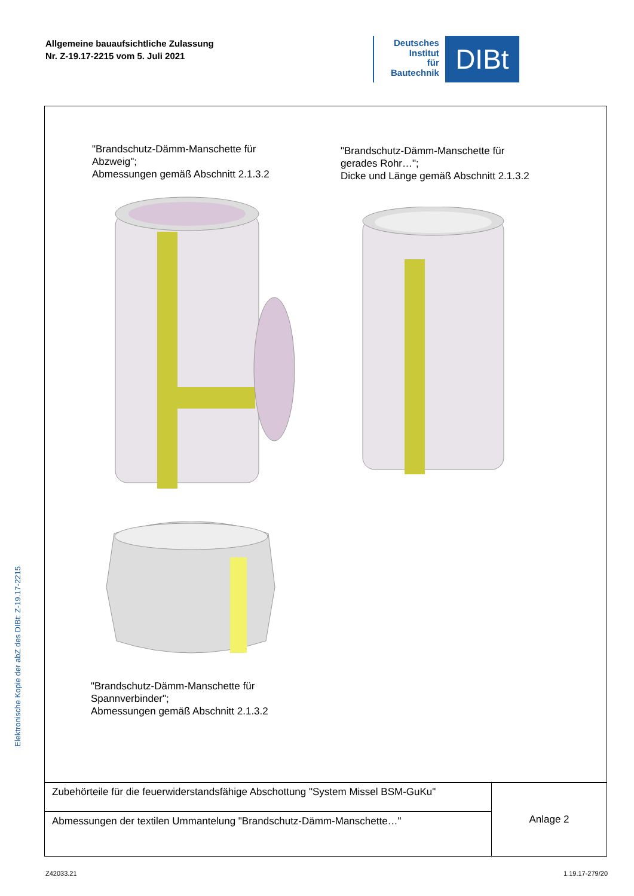Allgemeine bauaufsichtliche Zulassung
Nr. Z-19.17-2215 vom 5. Juli 2021
Deutsches
Institut
für
Bautechnik
DIBt
"Brandschutz-Dämm-Manschette für
Abzweig";
Abmessungen gemäß Abschnitt 2.1.3.2
"Brandschutz-Dämm-Manschette für
gerades Rohr…";
Dicke und Länge gemäß Abschnitt 2.1.3.2
"Brandschutz-Dämm-Manschette für
Spannverbinder";
Abmessungen gemäß Abschnitt 2.1.3.2
| Zubehörteile für die feuerwiderstandsfähige Abschottung "System Missel BSM-GuKu" | Anlage 2 |
| Abmessungen der textilen Ummantelung "Brandschutz-Dämm-Manschette…" | |
Elektronische Kopie der abZ des DIBt: Z-19.17-2215
Z42033.21 1.19.17-279/20